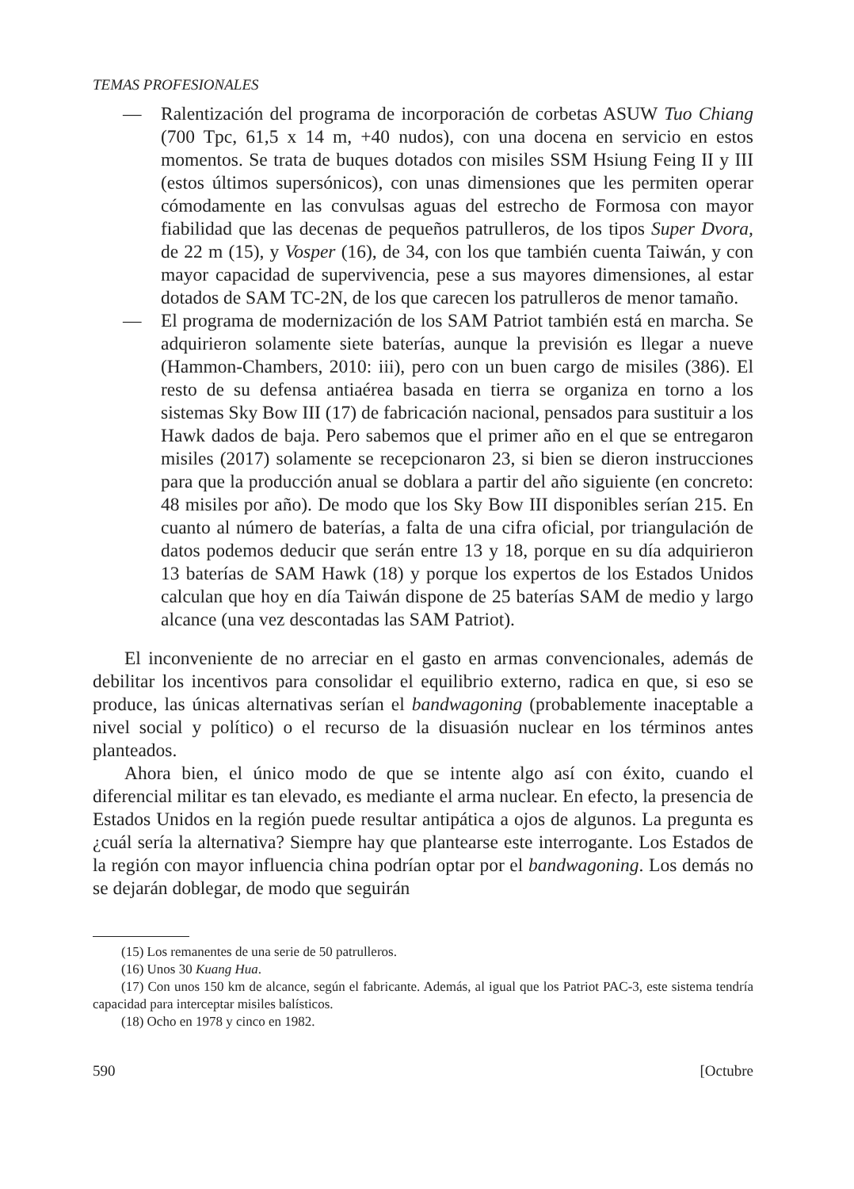TEMAS PROFESIONALES
— Ralentización del programa de incorporación de corbetas ASUW Tuo Chiang (700 Tpc, 61,5 x 14 m, +40 nudos), con una docena en servicio en estos momentos. Se trata de buques dotados con misiles SSM Hsiung Feing II y III (estos últimos supersónicos), con unas dimensiones que les permiten operar cómodamente en las convulsas aguas del estrecho de Formosa con mayor fiabilidad que las decenas de pequeños patrulleros, de los tipos Super Dvora, de 22 m (15), y Vosper (16), de 34, con los que también cuenta Taiwán, y con mayor capacidad de supervivencia, pese a sus mayores dimensiones, al estar dotados de SAM TC-2N, de los que carecen los patrulleros de menor tamaño.
— El programa de modernización de los SAM Patriot también está en marcha. Se adquirieron solamente siete baterías, aunque la previsión es llegar a nueve (Hammon-Chambers, 2010: iii), pero con un buen cargo de misiles (386). El resto de su defensa antiaérea basada en tierra se organiza en torno a los sistemas Sky Bow III (17) de fabricación nacional, pensados para sustituir a los Hawk dados de baja. Pero sabemos que el primer año en el que se entregaron misiles (2017) solamente se recepcionaron 23, si bien se dieron instrucciones para que la producción anual se doblara a partir del año siguiente (en concreto: 48 misiles por año). De modo que los Sky Bow III disponibles serían 215. En cuanto al número de baterías, a falta de una cifra oficial, por triangulación de datos podemos deducir que serán entre 13 y 18, porque en su día adquirieron 13 baterías de SAM Hawk (18) y porque los expertos de los Estados Unidos calculan que hoy en día Taiwán dispone de 25 baterías SAM de medio y largo alcance (una vez descontadas las SAM Patriot).
El inconveniente de no arreciar en el gasto en armas convencionales, además de debilitar los incentivos para consolidar el equilibrio externo, radica en que, si eso se produce, las únicas alternativas serían el bandwagoning (probablemente inaceptable a nivel social y político) o el recurso de la disuasión nuclear en los términos antes planteados.
Ahora bien, el único modo de que se intente algo así con éxito, cuando el diferencial militar es tan elevado, es mediante el arma nuclear. En efecto, la presencia de Estados Unidos en la región puede resultar antipática a ojos de algunos. La pregunta es ¿cuál sería la alternativa? Siempre hay que plantearse este interrogante. Los Estados de la región con mayor influencia china podrían optar por el bandwagoning. Los demás no se dejarán doblegar, de modo que seguirán
(15) Los remanentes de una serie de 50 patrulleros.
(16) Unos 30 Kuang Hua.
(17) Con unos 150 km de alcance, según el fabricante. Además, al igual que los Patriot PAC-3, este sistema tendría capacidad para interceptar misiles balísticos.
(18) Ocho en 1978 y cinco en 1982.
590 [Octubre